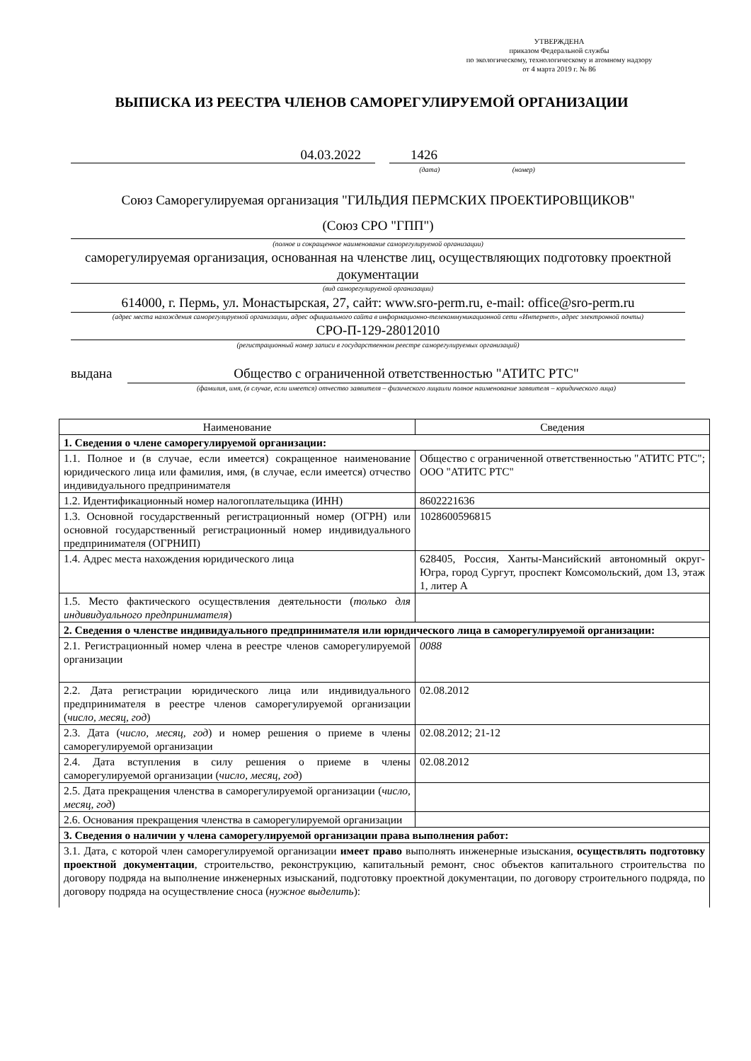УТВЕРЖДЕНА
приказом Федеральной службы
по экологическому, технологическому и атомному надзору
от 4 марта 2019 г. № 86
ВЫПИСКА ИЗ РЕЕСТРА ЧЛЕНОВ САМОРЕГУЛИРУЕМОЙ ОРГАНИЗАЦИИ
04.03.2022 1426
(дата) (номер)
Союз Саморегулируемая организация "ГИЛЬДИЯ ПЕРМСКИХ ПРОЕКТИРОВЩИКОВ"
(Союз СРО "ГПП")
(полное и сокращенное наименование саморегулируемой организации)
саморегулируемая организация, основанная на членстве лиц, осуществляющих подготовку проектной документации
(вид саморегулируемой организации)
614000, г. Пермь, ул. Монастырская, 27, сайт: www.sro-perm.ru, e-mail: office@sro-perm.ru
(адрес места нахождения саморегулируемой организации, адрес официального сайта в информационно-телекоммуникационной сети «Интернет», адрес электронной почты)
СРО-П-129-28012010
(регистрационный номер записи в государственном реестре саморегулируемых организаций)
выдана Общество с ограниченной ответственностью "АТИТС РТС"
(фамилия, имя, (в случае, если имеется) отчество заявителя – физического лицаили полное наименование заявителя – юридического лица)
| Наименование | Сведения |
| --- | --- |
| 1. Сведения о члене саморегулируемой организации: | |
| 1.1. Полное и (в случае, если имеется) сокращенное наименование юридического лица или фамилия, имя, (в случае, если имеется) отчество индивидуального предпринимателя | Общество с ограниченной ответственностью "АТИТС РТС"; ООО "АТИТС РТС" |
| 1.2. Идентификационный номер налогоплательщика (ИНН) | 8602221636 |
| 1.3. Основной государственный регистрационный номер (ОГРН) или основной государственный регистрационный номер индивидуального предпринимателя (ОГРНИП) | 1028600596815 |
| 1.4. Адрес места нахождения юридического лица | 628405, Россия, Ханты-Мансийский автономный округ-Югра, город Сургут, проспект Комсомольский, дом 13, этаж 1, литер А |
| 1.5. Место фактического осуществления деятельности ( только для индивидуального предпринимателя ) | |
| 2. Сведения о членстве индивидуального предпринимателя или юридического лица в саморегулируемой организации: | |
| 2.1. Регистрационный номер члена в реестре членов саморегулируемой организации | 0088 |
| 2.2. Дата регистрации юридического лица или индивидуального предпринимателя в реестре членов саморегулируемой организации ( число, месяц, год ) | 02.08.2012 |
| 2.3. Дата ( число, месяц, год ) и номер решения о приеме в члены саморегулируемой организации | 02.08.2012; 21-12 |
| 2.4. Дата вступления в силу решения о приеме в члены саморегулируемой организации ( число, месяц, год ) | 02.08.2012 |
| 2.5. Дата прекращения членства в саморегулируемой организации ( число, месяц, год ) | |
| 2.6. Основания прекращения членства в саморегулируемой организации | |
| 3. Сведения о наличии у члена саморегулируемой организации права выполнения работ: | |
| 3.1. Дата, с которой член саморегулируемой организации имеет право выполнять инженерные изыскания, осуществлять подготовку проектной документации , строительство, реконструкцию, капитальный ремонт, снос объектов капитального строительства по договору подряда на выполнение инженерных изысканий, подготовку проектной документации, по договору строительного подряда, по договору подряда на осуществление сноса ( нужное выделить ): | |